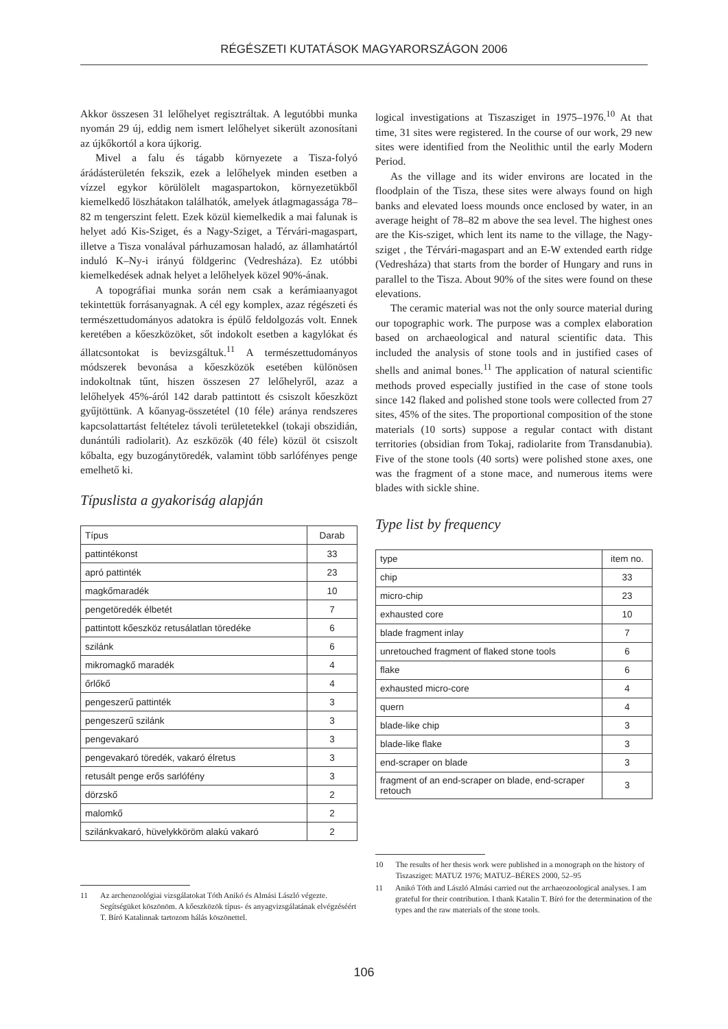RÉGÉSZETI KUTATÁSOK MAGYARORSZÁGON 2006
Akkor összesen 31 lelőhelyet regisztráltak. A legutóbbi munka nyomán 29 új, eddig nem ismert lelőhelyet sikerült azonosítani az újkőkortól a kora újkorig.
Mivel a falu és tágabb környezete a Tisza-folyó árádásterületén fekszik, ezek a lelőhelyek minden esetben a vízzel egykor körülölelt magaspartokon, környezetükből kiemelkedő löszhátakon találhatók, amelyek átlagmagassága 78–82 m tengerszint felett. Ezek közül kiemelkedik a mai falunak is helyet adó Kis-Sziget, és a Nagy-Sziget, a Térvári-magaspart, illetve a Tisza vonalával párhuzamosan haladó, az államhatártól induló K–Ny-i irányú földgerinc (Vedresháza). Ez utóbbi kiemelkedések adnak helyet a lelőhelyek közel 90%-ának.
A topográfiai munka során nem csak a kerámiaanyagot tekintettük forrásanyagnak. A cél egy komplex, azaz régészeti és természettudományos adatokra is épülő feldolgozás volt. Ennek keretében a kőeszközöket, sőt indokolt esetben a kagylókat és állatcsontokat is bevizsgáltuk.<sup>11</sup> A természettudományos módszerek bevonása a kőeszközök esetében különösen indokoltnak tűnt, hiszen összesen 27 lelőhelyről, azaz a lelőhelyek 45%-áról 142 darab pattintott és csiszolt kőeszközt gyűjtöttünk. A kőanyag-összetétel (10 féle) aránya rendszeres kapcsolattartást feltételez távoli területetekkel (tokaji obszidián, dunántúli radiolarit). Az eszközök (40 féle) közül öt csiszolt kőbalta, egy buzogánytöredék, valamint több sarlófényes penge emelhető ki.
Típuslista a gyakoriság alapján
| Típus | Darab |
| --- | --- |
| pattintékonst | 33 |
| apró pattinték | 23 |
| magkőmaradék | 10 |
| pengetöredék élbetét | 7 |
| pattintott kőeszköz retusálatlan töredéke | 6 |
| szilánk | 6 |
| mikromagkő maradék | 4 |
| őrlőkő | 4 |
| pengeszerű pattinték | 3 |
| pengeszerű szilánk | 3 |
| pengevakaró | 3 |
| pengevakaró töredék, vakaró élretus | 3 |
| retusált penge erős sarlófény | 3 |
| dörzskő | 2 |
| malomkő | 2 |
| szilánkvakaró, hüvelykköröm alakú vakaró | 2 |
11 Az archeozoológiai vizsgálatokat Tóth Anikó és Almási László végezte. Segítségüket köszönöm. A kőeszközök típus- és anyagvizsgálatának elvégzéséért T. Bíró Katalinnak tartozom hálás köszönettel.
logical investigations at Tiszasziget in 1975–1976.<sup>10</sup> At that time, 31 sites were registered. In the course of our work, 29 new sites were identified from the Neolithic until the early Modern Period.
As the village and its wider environs are located in the floodplain of the Tisza, these sites were always found on high banks and elevated loess mounds once enclosed by water, in an average height of 78–82 m above the sea level. The highest ones are the Kis-sziget, which lent its name to the village, the Nagy-sziget , the Térvári-magaspart and an E-W extended earth ridge (Vedresháza) that starts from the border of Hungary and runs in parallel to the Tisza. About 90% of the sites were found on these elevations.
The ceramic material was not the only source material during our topographic work. The purpose was a complex elaboration based on archaeological and natural scientific data. This included the analysis of stone tools and in justified cases of shells and animal bones.<sup>11</sup> The application of natural scientific methods proved especially justified in the case of stone tools since 142 flaked and polished stone tools were collected from 27 sites, 45% of the sites. The proportional composition of the stone materials (10 sorts) suppose a regular contact with distant territories (obsidian from Tokaj, radiolarite from Transdanubia). Five of the stone tools (40 sorts) were polished stone axes, one was the fragment of a stone mace, and numerous items were blades with sickle shine.
Type list by frequency
| type | item no. |
| --- | --- |
| chip | 33 |
| micro-chip | 23 |
| exhausted core | 10 |
| blade fragment inlay | 7 |
| unretouched fragment of flaked stone tools | 6 |
| flake | 6 |
| exhausted micro-core | 4 |
| quern | 4 |
| blade-like chip | 3 |
| blade-like flake | 3 |
| end-scraper on blade | 3 |
| fragment of an end-scraper on blade, end-scraper retouch | 3 |
10 The results of her thesis work were published in a monograph on the history of Tiszasziget: MATUZ 1976; MATUZ–BÉRES 2000, 52–95
11 Anikó Tóth and László Almási carried out the archaeozoological analyses. I am grateful for their contribution. I thank Katalin T. Bíró for the determination of the types and the raw materials of the stone tools.
106